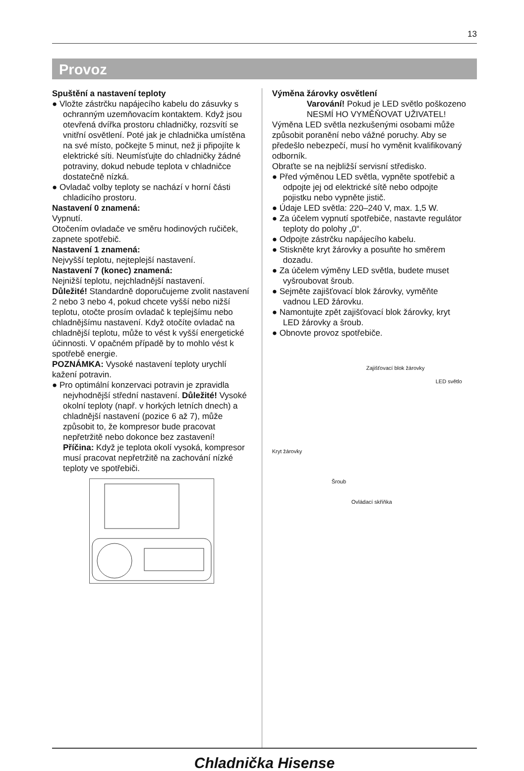13
Provoz
Spuštění a nastavení teploty
● Vložte zástrčku napájecího kabelu do zásuvky s ochranným uzemňovacím kontaktem. Když jsou otevřená dvířka prostoru chladničky, rozsvítí se vnitřní osvětlení. Poté jak je chladnička umístěna na své místo, počkejte 5 minut, než ji připojíte k elektrické síti. Neumísťujte do chladničky žádné potraviny, dokud nebude teplota v chladničce dostatečně nízká.
● Ovladač volby teploty se nachází v horní části chladicího prostoru.
Nastavení 0 znamená:
Vypnutí.
Otočením ovladače ve směru hodinových ručiček, zapnete spotřebič.
Nastavení 1 znamená:
Nejvyšší teplotu, nejteplejší nastavení.
Nastavení 7 (konec) znamená:
Nejnižší teplotu, nejchladnější nastavení.
Důležité! Standardně doporučujeme zvolit nastavení 2 nebo 3 nebo 4, pokud chcete vyšší nebo nižší teplotu, otočte prosím ovladač k teplejšímu nebo chladnějšímu nastavení. Když otočíte ovladač na chladnější teplotu, může to vést k vyšší energetické účinnosti. V opačném případě by to mohlo vést k spotřebě energie.
POZNÁMKA: Vysoké nastavení teploty urychlí kažení potravin.
● Pro optimální konzervaci potravin je zpravidla nejvhodnější střední nastavení. Důležité! Vysoké okolní teploty (např. v horkých letních dnech) a chladnější nastavení (pozice 6 až 7), může způsobit to, že kompresor bude pracovat nepřetržitě nebo dokonce bez zastavení!
Příčina: Když je teplota okolí vysoká, kompresor musí pracovat nepřetržitě na zachování nízké teploty ve spotřebiči.
Výměna žárovky osvětlení
Varování! Pokud je LED světlo poškozeno NESMÍ HO VYMĚŇOVAT UŽIVATEL!
Výměna LED světla nezkušenými osobami může způsobit poranění nebo vážné poruchy. Aby se předešlo nebezpečí, musí ho vyměnit kvalifikovaný odborník.
Obraťte se na nejbližší servisní středisko.
● Před výměnou LED světla, vypněte spotřebič a odpojte jej od elektrické sítě nebo odpojte pojistku nebo vypněte jistič.
● Údaje LED světla: 220–240 V, max. 1,5 W.
● Za účelem vypnutí spotřebiče, nastavte regulátor teploty do polohy „0“.
● Odpojte zástrčku napájecího kabelu.
● Stiskněte kryt žárovky a posuňte ho směrem dozadu.
● Za účelem výměny LED světla, budete muset vyšroubovat šroub.
● Sejměte zajišťovací blok žárovky, vyměňte vadnou LED žárovku.
● Namontujte zpět zajišťovací blok žárovky, kryt LED žárovky a šroub.
● Obnovte provoz spotřebiče.
Zajišťovací blok žárovky
LED světlo
Kryt žárovky
Šroub
Ovládací skříňka
Chladnička Hisense